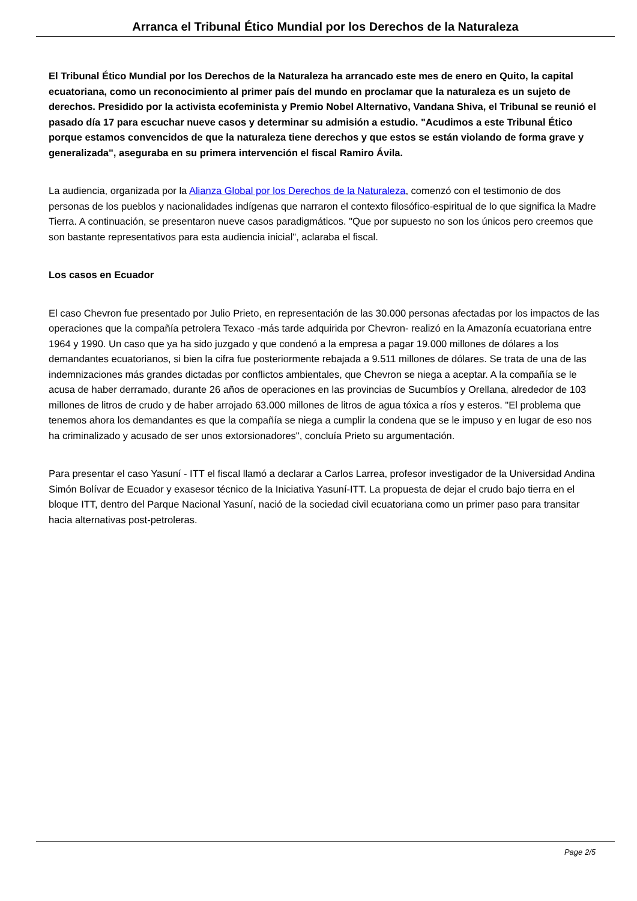Arranca el Tribunal Ético Mundial por los Derechos de la Naturaleza
El Tribunal Ético Mundial por los Derechos de la Naturaleza ha arrancado este mes de enero en Quito, la capital ecuatoriana, como un reconocimiento al primer país del mundo en proclamar que la naturaleza es un sujeto de derechos. Presidido por la activista ecofeminista y Premio Nobel Alternativo, Vandana Shiva, el Tribunal se reunió el pasado día 17 para escuchar nueve casos y determinar su admisión a estudio. "Acudimos a este Tribunal Ético porque estamos convencidos de que la naturaleza tiene derechos y que estos se están violando de forma grave y generalizada", aseguraba en su primera intervención el fiscal Ramiro Ávila.
La audiencia, organizada por la Alianza Global por los Derechos de la Naturaleza, comenzó con el testimonio de dos personas de los pueblos y nacionalidades indígenas que narraron el contexto filosófico-espiritual de lo que significa la Madre Tierra. A continuación, se presentaron nueve casos paradigmáticos. "Que por supuesto no son los únicos pero creemos que son bastante representativos para esta audiencia inicial", aclaraba el fiscal.
Los casos en Ecuador
El caso Chevron fue presentado por Julio Prieto, en representación de las 30.000 personas afectadas por los impactos de las operaciones que la compañía petrolera Texaco -más tarde adquirida por Chevron- realizó en la Amazonía ecuatoriana entre 1964 y 1990. Un caso que ya ha sido juzgado y que condenó a la empresa a pagar 19.000 millones de dólares a los demandantes ecuatorianos, si bien la cifra fue posteriormente rebajada a 9.511 millones de dólares. Se trata de una de las indemnizaciones más grandes dictadas por conflictos ambientales, que Chevron se niega a aceptar. A la compañía se le acusa de haber derramado, durante 26 años de operaciones en las provincias de Sucumbíos y Orellana, alrededor de 103 millones de litros de crudo y de haber arrojado 63.000 millones de litros de agua tóxica a ríos y esteros. "El problema que tenemos ahora los demandantes es que la compañía se niega a cumplir la condena que se le impuso y en lugar de eso nos ha criminalizado y acusado de ser unos extorsionadores", concluía Prieto su argumentación.
Para presentar el caso Yasuní - ITT el fiscal llamó a declarar a Carlos Larrea, profesor investigador de la Universidad Andina Simón Bolívar de Ecuador y exasesor técnico de la Iniciativa Yasuní-ITT. La propuesta de dejar el crudo bajo tierra en el bloque ITT, dentro del Parque Nacional Yasuní, nació de la sociedad civil ecuatoriana como un primer paso para transitar hacia alternativas post-petroleras.
Page 2/5